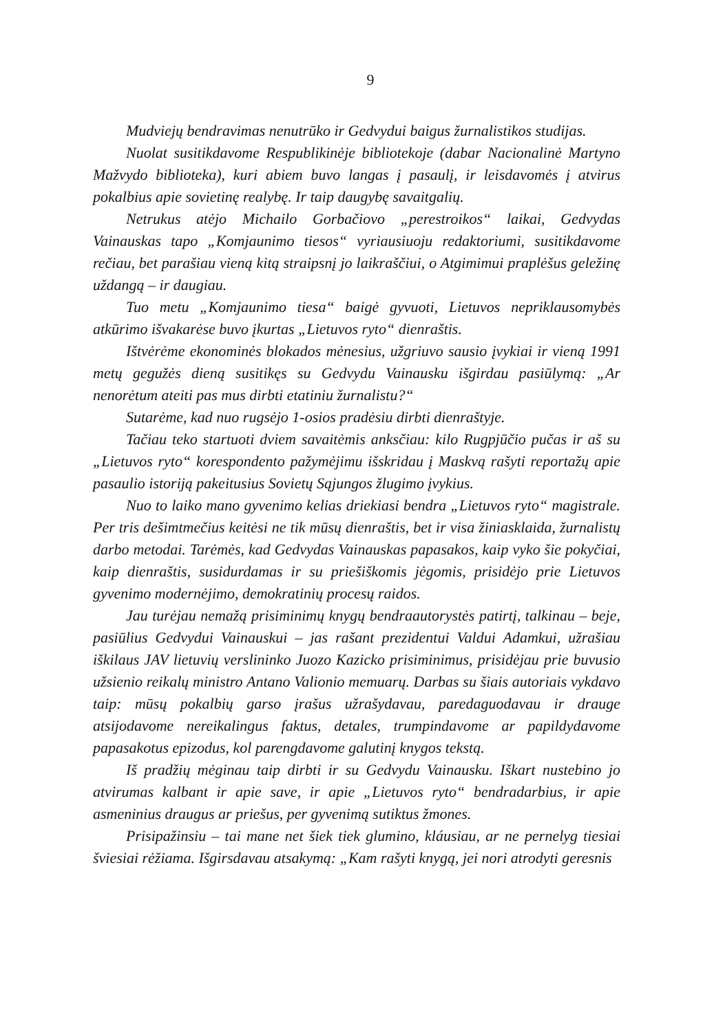9
Mudviejų bendravimas nenutrūko ir Gedvydui baigus žurnalistikos studijas.
Nuolat susitikdavome Respublikinėje bibliotekoje (dabar Nacionalinė Martyno Mažvydo biblioteka), kuri abiem buvo langas į pasaulį, ir leisdavomės į atvirus pokalbius apie sovietinę realybę. Ir taip daugybę savaitgalių.
Netrukus atėjo Michailo Gorbačiovo „perestroikos“ laikai, Gedvydas Vainauskas tapo „Komjaunimo tiesos“ vyriausiuoju redaktoriumi, susitikdavome rečiau, bet parašiau vieną kitą straipsnį jo laikraščiui, o Atgimimui praplėšus geležinę uždangą – ir daugiau.
Tuo metu „Komjaunimo tiesa“ baigė gyvuoti, Lietuvos nepriklausomybės atkūrimo išvakarėse buvo įkurtas „Lietuvos ryto“ dienraštis.
Ištvėrėme ekonominės blokados mėnesius, užgriuvo sausio įvykiai ir vieną 1991 metų gegužės dieną susitikęs su Gedvydu Vainausku išgirdau pasiūlymą: „Ar nenorėtum ateiti pas mus dirbti etatiniu žurnalistu?“
Sutarėme, kad nuo rugsėjo 1-osios pradėsiu dirbti dienraštyje.
Tačiau teko startuoti dviem savaitėmis anksčiau: kilo Rugpjūčio pučas ir aš su „Lietuvos ryto“ korespondento pažymėjimu išskridau į Maskvą rašyti reportažų apie pasaulio istoriją pakeitusius Sovietų Sąjungos žlugimo įvykius.
Nuo to laiko mano gyvenimo kelias driekiasi bendra „Lietuvos ryto“ magistrale. Per tris dešimtmečius keitėsi ne tik mūsų dienraštis, bet ir visa žiniasklaida, žurnalistų darbo metodai. Tarėmės, kad Gedvydas Vainauskas papasakos, kaip vyko šie pokyčiai, kaip dienraštis, susidurdamas ir su priešiškomis jėgomis, prisidėjo prie Lietuvos gyvenimo modernėjimo, demokratinių procesų raidos.
Jau turėjau nemažą prisiminimų knygų bendraautorystės patirtį, talkinau – beje, pasiūlius Gedvydui Vainauskui – jas rašant prezidentui Valdui Adamkui, užrašiau iškilaus JAV lietuvių verslininko Juozo Kazicko prisiminimus, prisidėjau prie buvusio užsienio reikalų ministro Antano Valionio memuarų. Darbas su šiais autoriais vykdavo taip: mūsų pokalbių garso įrašus užrašydavau, paredaguodavau ir drauge atsijodavome nereikalingus faktus, detales, trumpindavome ar papildydavome papasakotus epizodus, kol parengdavome galutinį knygos tekstą.
Iš pradžių mėginau taip dirbti ir su Gedvydu Vainausku. Iškart nustebino jo atvirumas kalbant ir apie save, ir apie „Lietuvos ryto“ bendradarbius, ir apie asmeninius draugus ar priešus, per gyvenimą sutiktus žmones.
Prisipažinsiu – tai mane net šiek tiek glumino, kláusiau, ar ne pernelyg tiesiai šviesiai rėžiama. Išgirsdavau atsakymą: „Kam rašyti knygą, jei nori atrodyti geresnis